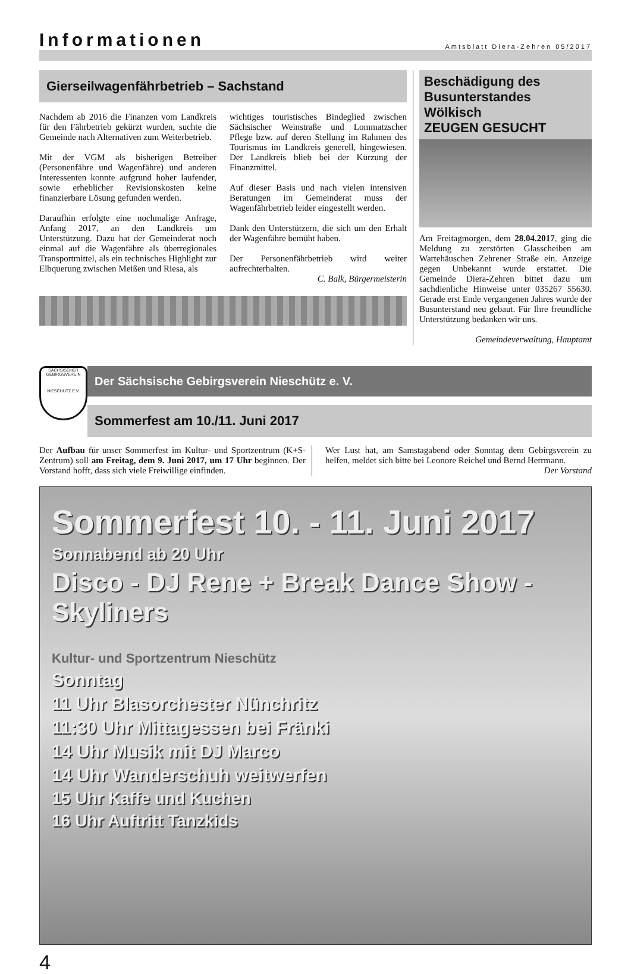Informationen
Amtsblatt Diera-Zehren 05/2017
Gierseilwagenfährbetrieb – Sachstand
Nachdem ab 2016 die Finanzen vom Landkreis für den Fährbetrieb gekürzt wurden, suchte die Gemeinde nach Alternativen zum Weiterbetrieb.
Mit der VGM als bisherigen Betreiber (Personenfähre und Wagenfähre) und anderen Interessenten konnte aufgrund hoher laufender, sowie erheblicher Revisionskosten keine finanzierbare Lösung gefunden werden.
Daraufhin erfolgte eine nochmalige Anfrage, Anfang 2017, an den Landkreis um Unterstützung. Dazu hat der Gemeinderat noch einmal auf die Wagenfähre als überregionales Transportmittel, als ein technisches Highlight zur Elbquerung zwischen Meißen und Riesa, als
wichtiges touristisches Bindeglied zwischen Sächsischer Weinstraße und Lommatzscher Pflege bzw. auf deren Stellung im Rahmen des Tourismus im Landkreis generell, hingewiesen. Der Landkreis blieb bei der Kürzung der Finanzmittel.
Auf dieser Basis und nach vielen intensiven Beratungen im Gemeinderat muss der Wagenfährbetrieb leider eingestellt werden.
Dank den Unterstützern, die sich um den Erhalt der Wagenfähre bemüht haben.
Der Personenfährbetrieb wird weiter aufrechterhalten.
C. Balk, Bürgermeisterin
Beschädigung des Busunterstandes Wölkisch
ZEUGEN GESUCHT
Am Freitagmorgen, dem 28.04.2017, ging die Meldung zu zerstörten Glasscheiben am Wartehäuschen Zehrener Straße ein. Anzeige gegen Unbekannt wurde erstattet. Die Gemeinde Diera-Zehren bittet dazu um sachdienliche Hinweise unter 035267 55630. Gerade erst Ende vergangenen Jahres wurde der Busunterstand neu gebaut. Für Ihre freundliche Unterstützung bedanken wir uns.
Gemeindeverwaltung, Hauptamt
SÄCHSISCHER GEBIRGSVEREIN
NIESCHÜTZ E.V.
Der Sächsische Gebirgsverein Nieschütz e. V.
Sommerfest am 10./11. Juni 2017
Der Aufbau für unser Sommerfest im Kultur- und Sportzentrum (K+S-Zentrum) soll am Freitag, dem 9. Juni 2017, um 17 Uhr beginnen. Der Vorstand hofft, dass sich viele Freiwillige einfinden.
Wer Lust hat, am Samstagabend oder Sonntag dem Gebirgsverein zu helfen, meldet sich bitte bei Leonore Reichel und Bernd Herrmann.
Der Vorstand
Sommerfest 10. - 11. Juni 2017
Sonnabend ab 20 Uhr
Disco - DJ Rene + Break Dance Show - Skyliners
Kultur- und Sportzentrum Nieschütz
Sonntag
11 Uhr Blasorchester Nünchritz
11:30 Uhr Mittagessen bei Fränki
14 Uhr Musik mit DJ Marco
14 Uhr Wanderschuh weitwerfen
15 Uhr Kaffe und Kuchen
16 Uhr Auftritt Tanzkids
4